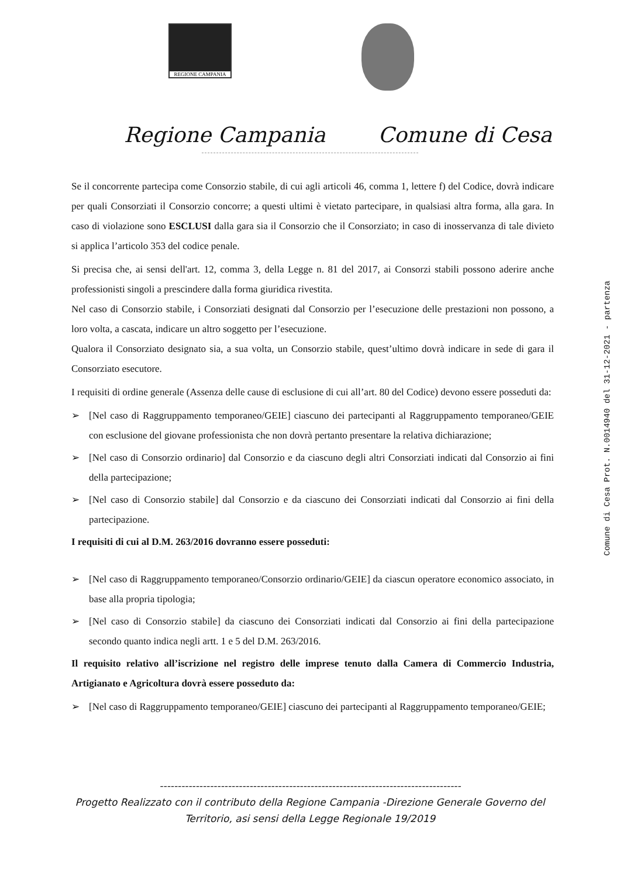REGIONE CAMPANIA
Regione Campania Comune di Cesa
Se il concorrente partecipa come Consorzio stabile, di cui agli articoli 46, comma 1, lettere f) del Codice, dovrà indicare per quali Consorziati il Consorzio concorre; a questi ultimi è vietato partecipare, in qualsiasi altra forma, alla gara. In caso di violazione sono ESCLUSI dalla gara sia il Consorzio che il Consorziato; in caso di inosservanza di tale divieto si applica l’articolo 353 del codice penale.
Si precisa che, ai sensi dell'art. 12, comma 3, della Legge n. 81 del 2017, ai Consorzi stabili possono aderire anche professionisti singoli a prescindere dalla forma giuridica rivestita.
Nel caso di Consorzio stabile, i Consorziati designati dal Consorzio per l’esecuzione delle prestazioni non possono, a loro volta, a cascata, indicare un altro soggetto per l’esecuzione.
Qualora il Consorziato designato sia, a sua volta, un Consorzio stabile, quest’ultimo dovrà indicare in sede di gara il Consorziato esecutore.
I requisiti di ordine generale (Assenza delle cause di esclusione di cui all’art. 80 del Codice) devono essere posseduti da:
➢ [Nel caso di Raggruppamento temporaneo/GEIE] ciascuno dei partecipanti al Raggruppamento temporaneo/GEIE con esclusione del giovane professionista che non dovrà pertanto presentare la relativa dichiarazione;
➢ [Nel caso di Consorzio ordinario] dal Consorzio e da ciascuno degli altri Consorziati indicati dal Consorzio ai fini della partecipazione;
➢ [Nel caso di Consorzio stabile] dal Consorzio e da ciascuno dei Consorziati indicati dal Consorzio ai fini della partecipazione.
I requisiti di cui al D.M. 263/2016 dovranno essere posseduti:
➢ [Nel caso di Raggruppamento temporaneo/Consorzio ordinario/GEIE] da ciascun operatore economico associato, in base alla propria tipologia;
➢ [Nel caso di Consorzio stabile] da ciascuno dei Consorziati indicati dal Consorzio ai fini della partecipazione secondo quanto indica negli artt. 1 e 5 del D.M. 263/2016.
Il requisito relativo all’iscrizione nel registro delle imprese tenuto dalla Camera di Commercio Industria, Artigianato e Agricoltura dovrà essere posseduto da:
➢ [Nel caso di Raggruppamento temporaneo/GEIE] ciascuno dei partecipanti al Raggruppamento temporaneo/GEIE;
Comune di Cesa Prot. N.0014940 del 31-12-2021 - partenza
------------------------------------------------------------------------------------
Progetto Realizzato con il contributo della Regione Campania -Direzione Generale Governo del
Territorio, asi sensi della Legge Regionale 19/2019